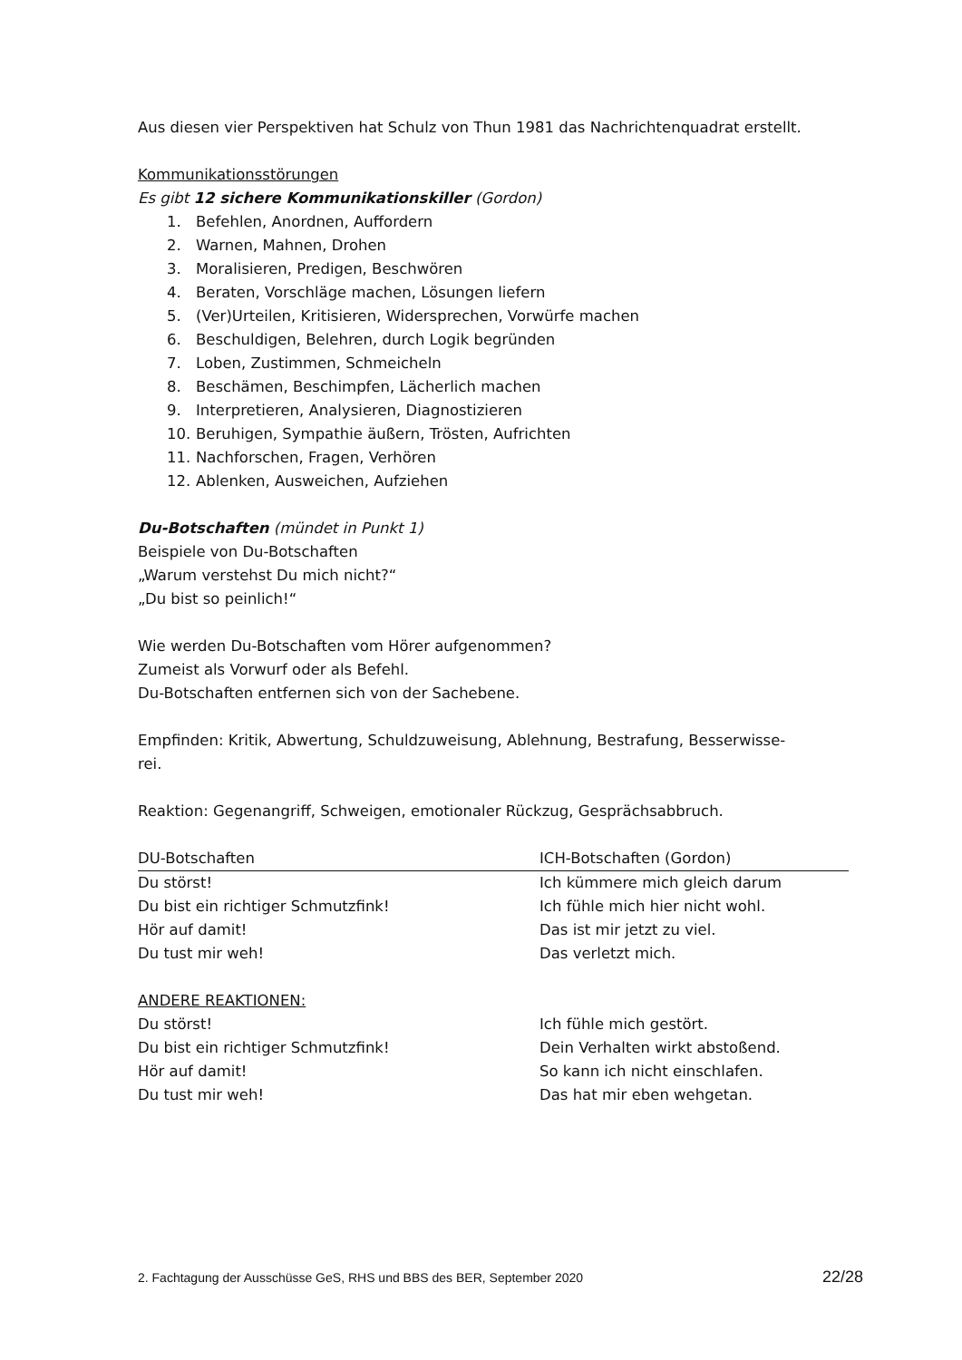Aus diesen vier Perspektiven hat Schulz von Thun 1981 das Nachrichtenquadrat erstellt.
Kommunikationsstörungen
Es gibt 12 sichere Kommunikationskiller (Gordon)
1. Befehlen, Anordnen, Auffordern
2. Warnen, Mahnen, Drohen
3. Moralisieren, Predigen, Beschwören
4. Beraten, Vorschläge machen, Lösungen liefern
5. (Ver)Urteilen, Kritisieren, Widersprechen, Vorwürfe machen
6. Beschuldigen, Belehren, durch Logik begründen
7. Loben, Zustimmen, Schmeicheln
8. Beschämen, Beschimpfen, Lächerlich machen
9. Interpretieren, Analysieren, Diagnostizieren
10. Beruhigen, Sympathie äußern, Trösten, Aufrichten
11. Nachforschen, Fragen, Verhören
12. Ablenken, Ausweichen, Aufziehen
Du-Botschaften (mündet in Punkt 1)
Beispiele von Du-Botschaften
„Warum verstehst Du mich nicht?“
„Du bist so peinlich!“
Wie werden Du-Botschaften vom Hörer aufgenommen?
Zumeist als Vorwurf oder als Befehl.
Du-Botschaften entfernen sich von der Sachebene.
Empfinden: Kritik, Abwertung, Schuldzuweisung, Ablehnung, Bestrafung, Besserwisse-
rei.
Reaktion: Gegenangriff, Schweigen, emotionaler Rückzug, Gesprächsabbruch.
| DU-Botschaften | ICH-Botschaften (Gordon) |
| --- | --- |
| Du störst! | Ich kümmere mich gleich darum |
| Du bist ein richtiger Schmutzfink! | Ich fühle mich hier nicht wohl. |
| Hör auf damit! | Das ist mir jetzt zu viel. |
| Du tust mir weh! | Das verletzt mich. |
| ANDERE REAKTIONEN: | |
| Du störst! | Ich fühle mich gestört. |
| Du bist ein richtiger Schmutzfink! | Dein Verhalten wirkt abstoßend. |
| Hör auf damit! | So kann ich nicht einschlafen. |
| Du tust mir weh! | Das hat mir eben wehgetan. |
2. Fachtagung der Ausschüsse GeS, RHS und BBS des BER, September 2020 22/28